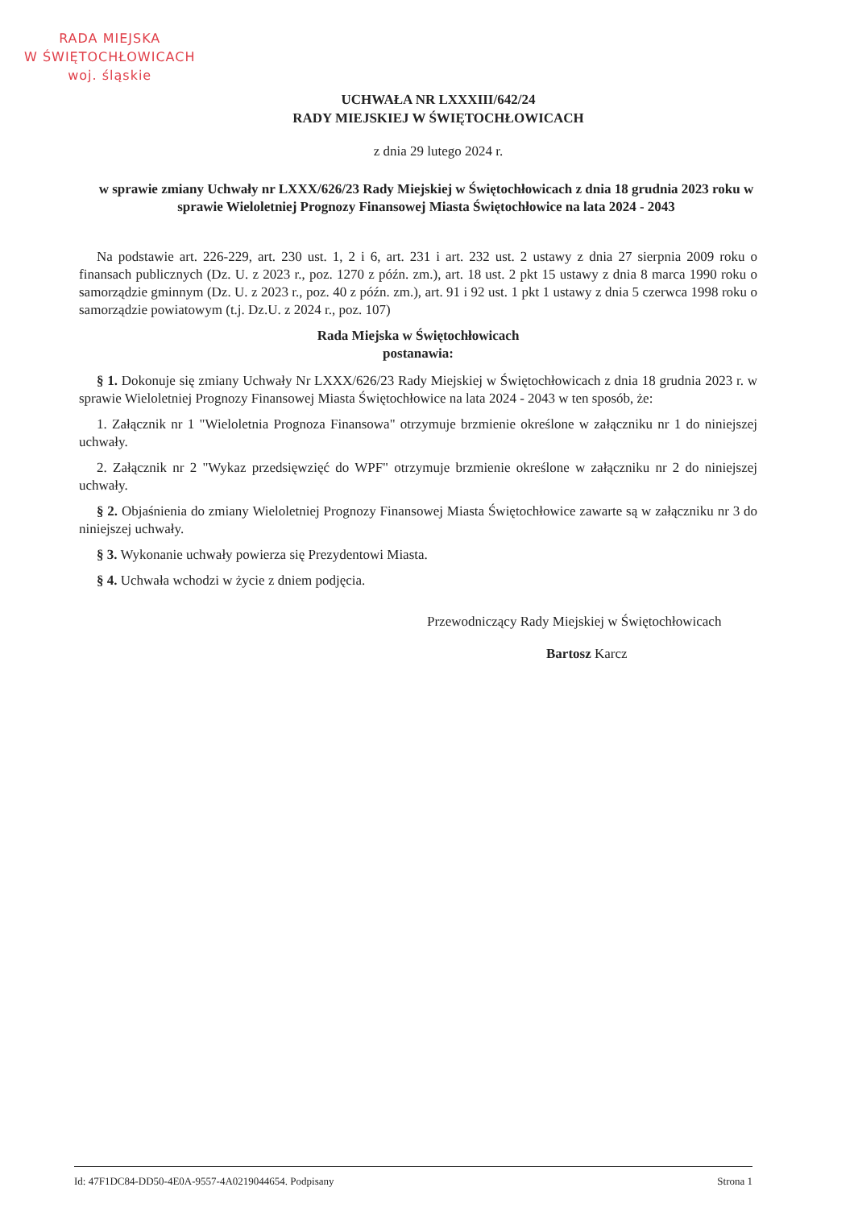RADA MIEJSKA
W ŚWIĘTOCHŁOWICACH
woj. śląskie
UCHWAŁA NR LXXXIII/642/24
RADY MIEJSKIEJ W ŚWIĘTOCHŁOWICACH
z dnia 29 lutego 2024 r.
w sprawie zmiany Uchwały nr LXXX/626/23 Rady Miejskiej w Świętochłowicach z dnia 18 grudnia 2023 roku w sprawie Wieloletniej Prognozy Finansowej Miasta Świętochłowice na lata 2024 - 2043
Na podstawie art. 226-229, art. 230 ust. 1, 2 i 6, art. 231 i art. 232 ust. 2 ustawy z dnia 27 sierpnia 2009 roku o finansach publicznych (Dz. U. z 2023 r., poz. 1270 z późn. zm.), art. 18 ust. 2 pkt 15 ustawy z dnia 8 marca 1990 roku o samorządzie gminnym (Dz. U. z 2023 r., poz. 40 z późn. zm.), art. 91 i 92 ust. 1 pkt 1 ustawy z dnia 5 czerwca 1998 roku o samorządzie powiatowym (t.j. Dz.U. z 2024 r., poz. 107)
Rada Miejska w Świętochłowicach
postanawia:
§ 1. Dokonuje się zmiany Uchwały Nr LXXX/626/23 Rady Miejskiej w Świętochłowicach z dnia 18 grudnia 2023 r. w sprawie Wieloletniej Prognozy Finansowej Miasta Świętochłowice na lata 2024 - 2043 w ten sposób, że:
1. Załącznik nr 1 "Wieloletnia Prognoza Finansowa" otrzymuje brzmienie określone w załączniku nr 1 do niniejszej uchwały.
2. Załącznik nr 2 "Wykaz przedsięwzięć do WPF" otrzymuje brzmienie określone w załączniku nr 2 do niniejszej uchwały.
§ 2. Objaśnienia do zmiany Wieloletniej Prognozy Finansowej Miasta Świętochłowice zawarte są w załączniku nr 3 do niniejszej uchwały.
§ 3. Wykonanie uchwały powierza się Prezydentowi Miasta.
§ 4. Uchwała wchodzi w życie z dniem podjęcia.
Przewodniczący Rady Miejskiej w Świętochłowicach
Bartosz Karcz
Id: 47F1DC84-DD50-4E0A-9557-4A0219044654. Podpisany Strona 1